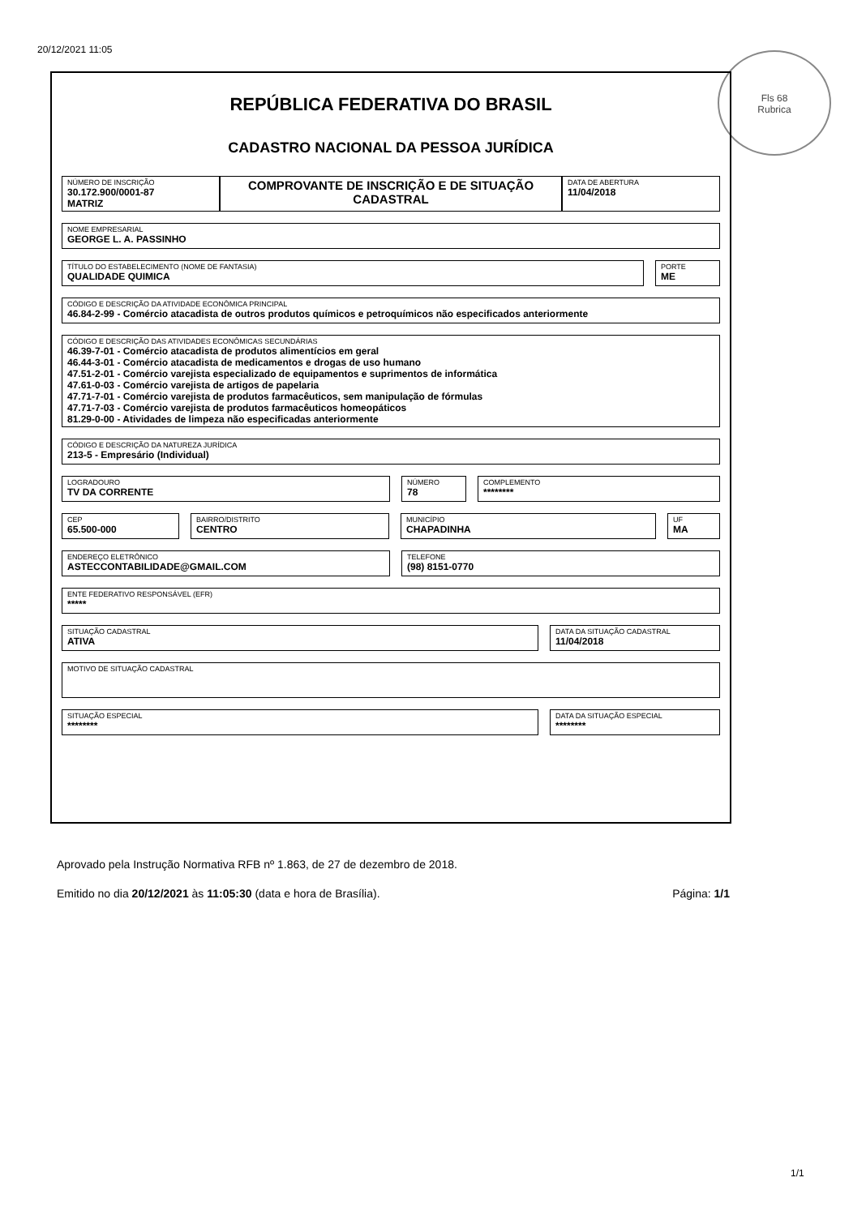20/12/2021 11:05
Fls 68
Rubrica
REPÚBLICA FEDERATIVA DO BRASIL
CADASTRO NACIONAL DA PESSOA JURÍDICA
NÚMERO DE INSCRIÇÃO
30.172.900/0001-87
MATRIZ
COMPROVANTE DE INSCRIÇÃO E DE SITUAÇÃO CADASTRAL
DATA DE ABERTURA
11/04/2018
NOME EMPRESARIAL
GEORGE L. A. PASSINHO
TÍTULO DO ESTABELECIMENTO (NOME DE FANTASIA)
QUALIDADE QUIMICA
PORTE
ME
CÓDIGO E DESCRIÇÃO DA ATIVIDADE ECONÔMICA PRINCIPAL
46.84-2-99 - Comércio atacadista de outros produtos químicos e petroquímicos não especificados anteriormente
CÓDIGO E DESCRIÇÃO DAS ATIVIDADES ECONÔMICAS SECUNDÁRIAS
46.39-7-01 - Comércio atacadista de produtos alimentícios em geral
46.44-3-01 - Comércio atacadista de medicamentos e drogas de uso humano
47.51-2-01 - Comércio varejista especializado de equipamentos e suprimentos de informática
47.61-0-03 - Comércio varejista de artigos de papelaria
47.71-7-01 - Comércio varejista de produtos farmacêuticos, sem manipulação de fórmulas
47.71-7-03 - Comércio varejista de produtos farmacêuticos homeopáticos
81.29-0-00 - Atividades de limpeza não especificadas anteriormente
CÓDIGO E DESCRIÇÃO DA NATUREZA JURÍDICA
213-5 - Empresário (Individual)
LOGRADOURO
TV DA CORRENTE
NÚMERO
78
COMPLEMENTO
********
CEP
65.500-000
BAIRRO/DISTRITO
CENTRO
MUNICÍPIO
CHAPADINHA
UF
MA
ENDEREÇO ELETRÔNICO
ASTECCONTABILIDADE@GMAIL.COM
TELEFONE
(98) 8151-0770
ENTE FEDERATIVO RESPONSÁVEL (EFR)
*****
SITUAÇÃO CADASTRAL
ATIVA
DATA DA SITUAÇÃO CADASTRAL
11/04/2018
MOTIVO DE SITUAÇÃO CADASTRAL
SITUAÇÃO ESPECIAL
********
DATA DA SITUAÇÃO ESPECIAL
********
Aprovado pela Instrução Normativa RFB nº 1.863, de 27 de dezembro de 2018.
Emitido no dia 20/12/2021 às 11:05:30 (data e hora de Brasília). Página: 1/1
1/1